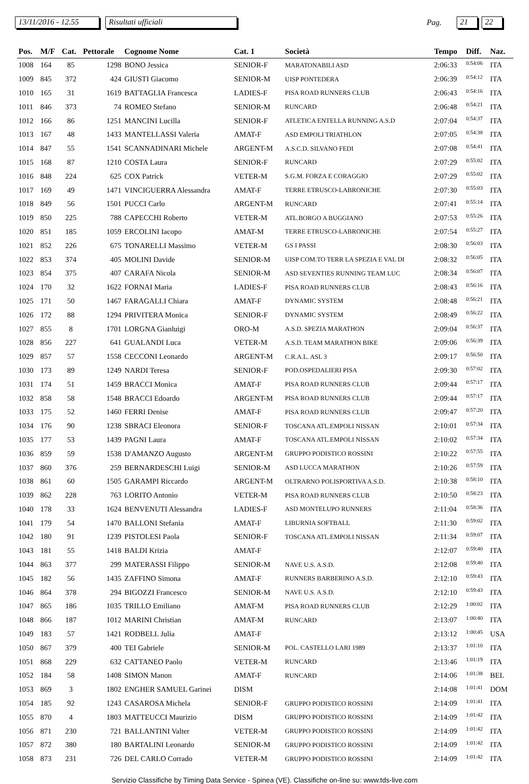13/11/2016 - 12.55 Risultati ufficiali Pag. 21 22
| Pos. | M/F | Cat. | Pettorale | Cognome Nome | Cat. 1 | Società | Tempo | Diff. | Naz. |
| --- | --- | --- | --- | --- | --- | --- | --- | --- | --- |
| 1008 | 164 | 85 | 1298 | BONO Jessica | SENIOR-F | MARATONABILI ASD | 2:06:33 | 0:54:06 | ITA |
| 1009 | 845 | 372 | 424 | GIUSTI Giacomo | SENIOR-M | UISP PONTEDERA | 2:06:39 | 0:54:12 | ITA |
| 1010 | 165 | 31 | 1619 | BATTAGLIA Francesca | LADIES-F | PISA ROAD RUNNERS CLUB | 2:06:43 | 0:54:16 | ITA |
| 1011 | 846 | 373 | 74 | ROMEO Stefano | SENIOR-M | RUNCARD | 2:06:48 | 0:54:21 | ITA |
| 1012 | 166 | 86 | 1251 | MANCINI Lucilla | SENIOR-F | ATLETICA ENTELLA RUNNING A.S.D | 2:07:04 | 0:54:37 | ITA |
| 1013 | 167 | 48 | 1433 | MANTELLASSI Valeria | AMAT-F | ASD EMPOLI TRIATHLON | 2:07:05 | 0:54:38 | ITA |
| 1014 | 847 | 55 | 1541 | SCANNADINARI Michele | ARGENT-M | A.S.C.D. SILVANO FEDI | 2:07:08 | 0:54:41 | ITA |
| 1015 | 168 | 87 | 1210 | COSTA Laura | SENIOR-F | RUNCARD | 2:07:29 | 0:55:02 | ITA |
| 1016 | 848 | 224 | 625 | COX Patrick | VETER-M | S.G.M. FORZA E CORAGGIO | 2:07:29 | 0:55:02 | ITA |
| 1017 | 169 | 49 | 1471 | VINCIGUERRA Alessandra | AMAT-F | TERRE ETRUSCO-LABRONICHE | 2:07:30 | 0:55:03 | ITA |
| 1018 | 849 | 56 | 1501 | PUCCI Carlo | ARGENT-M | RUNCARD | 2:07:41 | 0:55:14 | ITA |
| 1019 | 850 | 225 | 788 | CAPECCHI Roberto | VETER-M | ATL.BORGO A BUGGIANO | 2:07:53 | 0:55:26 | ITA |
| 1020 | 851 | 185 | 1059 | ERCOLINI Iacopo | AMAT-M | TERRE ETRUSCO-LABRONICHE | 2:07:54 | 0:55:27 | ITA |
| 1021 | 852 | 226 | 675 | TONARELLI Massimo | VETER-M | GS I PASSI | 2:08:30 | 0:56:03 | ITA |
| 1022 | 853 | 374 | 405 | MOLINI Davide | SENIOR-M | UISP COM.TO TERR LA SPEZIA E VAL DI | 2:08:32 | 0:56:05 | ITA |
| 1023 | 854 | 375 | 407 | CARAFA Nicola | SENIOR-M | ASD SEVENTIES RUNNING TEAM LUC | 2:08:34 | 0:56:07 | ITA |
| 1024 | 170 | 32 | 1622 | FORNAI Maria | LADIES-F | PISA ROAD RUNNERS CLUB | 2:08:43 | 0:56:16 | ITA |
| 1025 | 171 | 50 | 1467 | FARAGALLI Chiara | AMAT-F | DYNAMIC SYSTEM | 2:08:48 | 0:56:21 | ITA |
| 1026 | 172 | 88 | 1294 | PRIVITERA Monica | SENIOR-F | DYNAMIC SYSTEM | 2:08:49 | 0:56:22 | ITA |
| 1027 | 855 | 8 | 1701 | LORGNA Gianluigi | ORO-M | A.S.D. SPEZIA MARATHON | 2:09:04 | 0:56:37 | ITA |
| 1028 | 856 | 227 | 641 | GUALANDI Luca | VETER-M | A.S.D. TEAM MARATHON BIKE | 2:09:06 | 0:56:39 | ITA |
| 1029 | 857 | 57 | 1558 | CECCONI Leonardo | ARGENT-M | C.R.A.L. ASL 3 | 2:09:17 | 0:56:50 | ITA |
| 1030 | 173 | 89 | 1249 | NARDI Teresa | SENIOR-F | POD.OSPEDALIERI PISA | 2:09:30 | 0:57:02 | ITA |
| 1031 | 174 | 51 | 1459 | BRACCI Monica | AMAT-F | PISA ROAD RUNNERS CLUB | 2:09:44 | 0:57:17 | ITA |
| 1032 | 858 | 58 | 1548 | BRACCI Edoardo | ARGENT-M | PISA ROAD RUNNERS CLUB | 2:09:44 | 0:57:17 | ITA |
| 1033 | 175 | 52 | 1460 | FERRI Denise | AMAT-F | PISA ROAD RUNNERS CLUB | 2:09:47 | 0:57:20 | ITA |
| 1034 | 176 | 90 | 1238 | SBRACI Eleonora | SENIOR-F | TOSCANA ATL.EMPOLI NISSAN | 2:10:01 | 0:57:34 | ITA |
| 1035 | 177 | 53 | 1439 | PAGNI Laura | AMAT-F | TOSCANA ATL.EMPOLI NISSAN | 2:10:02 | 0:57:34 | ITA |
| 1036 | 859 | 59 | 1538 | D'AMANZO Augusto | ARGENT-M | GRUPPO PODISTICO ROSSINI | 2:10:22 | 0:57:55 | ITA |
| 1037 | 860 | 376 | 259 | BERNARDESCHI Luigi | SENIOR-M | ASD LUCCA MARATHON | 2:10:26 | 0:57:59 | ITA |
| 1038 | 861 | 60 | 1505 | GARAMPI Riccardo | ARGENT-M | OLTRARNO POLISPORTIVA A.S.D. | 2:10:38 | 0:58:10 | ITA |
| 1039 | 862 | 228 | 763 | LORITO Antonio | VETER-M | PISA ROAD RUNNERS CLUB | 2:10:50 | 0:58:23 | ITA |
| 1040 | 178 | 33 | 1624 | BENVENUTI Alessandra | LADIES-F | ASD MONTELUPO RUNNERS | 2:11:04 | 0:58:36 | ITA |
| 1041 | 179 | 54 | 1470 | BALLONI Stefania | AMAT-F | LIBURNIA SOFTBALL | 2:11:30 | 0:59:02 | ITA |
| 1042 | 180 | 91 | 1239 | PISTOLESI Paola | SENIOR-F | TOSCANA ATL.EMPOLI NISSAN | 2:11:34 | 0:59:07 | ITA |
| 1043 | 181 | 55 | 1418 | BALDI Krizia | AMAT-F | | 2:12:07 | 0:59:40 | ITA |
| 1044 | 863 | 377 | 299 | MATERASSI Filippo | SENIOR-M | NAVE U.S. A.S.D. | 2:12:08 | 0:59:40 | ITA |
| 1045 | 182 | 56 | 1435 | ZAFFINO Simona | AMAT-F | RUNNERS BARBERINO A.S.D. | 2:12:10 | 0:59:43 | ITA |
| 1046 | 864 | 378 | 294 | BIGOZZI Francesco | SENIOR-M | NAVE U.S. A.S.D. | 2:12:10 | 0:59:43 | ITA |
| 1047 | 865 | 186 | 1035 | TRILLO Emiliano | AMAT-M | PISA ROAD RUNNERS CLUB | 2:12:29 | 1:00:02 | ITA |
| 1048 | 866 | 187 | 1012 | MARINI Christian | AMAT-M | RUNCARD | 2:13:07 | 1:00:40 | ITA |
| 1049 | 183 | 57 | 1421 | RODBELL Julia | AMAT-F | | 2:13:12 | 1:00:45 | USA |
| 1050 | 867 | 379 | 400 | TEI Gabriele | SENIOR-M | POL. CASTELLO LARI 1989 | 2:13:37 | 1:01:10 | ITA |
| 1051 | 868 | 229 | 632 | CATTANEO Paolo | VETER-M | RUNCARD | 2:13:46 | 1:01:19 | ITA |
| 1052 | 184 | 58 | 1408 | SIMON Manon | AMAT-F | RUNCARD | 2:14:06 | 1:01:38 | BEL |
| 1053 | 869 | 3 | 1802 | ENGHER SAMUEL Garinei | DISM | | 2:14:08 | 1:01:41 | DOM |
| 1054 | 185 | 92 | 1243 | CASAROSA Michela | SENIOR-F | GRUPPO PODISTICO ROSSINI | 2:14:09 | 1:01:41 | ITA |
| 1055 | 870 | 4 | 1803 | MATTEUCCI Maurizio | DISM | GRUPPO PODISTICO ROSSINI | 2:14:09 | 1:01:42 | ITA |
| 1056 | 871 | 230 | 721 | BALLANTINI Valter | VETER-M | GRUPPO PODISTICO ROSSINI | 2:14:09 | 1:01:42 | ITA |
| 1057 | 872 | 380 | 180 | BARTALINI Leonardo | SENIOR-M | GRUPPO PODISTICO ROSSINI | 2:14:09 | 1:01:42 | ITA |
| 1058 | 873 | 231 | 726 | DEL CARLO Corrado | VETER-M | GRUPPO PODISTICO ROSSINI | 2:14:09 | 1:01:42 | ITA |
Servizio Classifiche by Timing Data Service - Spinea (VE). Classifiche on-line su: www.tds-live.com